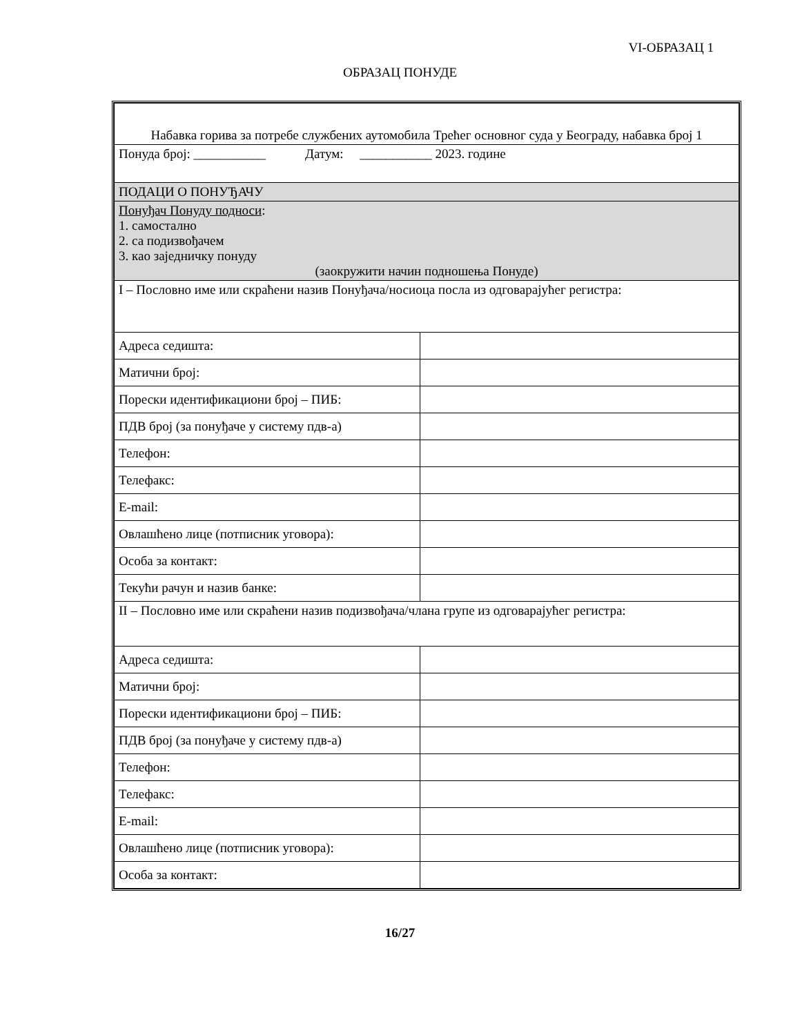VI-ОБРАЗАЦ 1
ОБРАЗАЦ ПОНУДЕ
| Набавка горива за потребе службених аутомобила Трећег основног суда у Београду, набавка број 1 | |
| Понуда број: ___________ Датум: ___________ 2023. године | |
| ПОДАЦИ О ПОНУЂАЧУ | |
| Понуђач Понуду подноси : 1. самостално 2. са подизвођачем 3. као заједничку понуду (заокружити начин подношења Понуде) | |
| I – Пословно име или скраћени назив Понуђача/носиоца посла из одговарајућег регистра: | |
| Адреса седишта: | |
| Матични број: | |
| Порески идентификациони број – ПИБ: | |
| ПДВ број (за понуђаче у систему пдв-а) | |
| Телефон: | |
| Телефакс: | |
| E-mail: | |
| Овлашћено лице (потписник уговора): | |
| Особа за контакт: | |
| Текући рачун и назив банке: | |
| II – Пословно име или скраћени назив подизвођача/члана групе из одговарајућег регистра: | |
| Адреса седишта: | |
| Матични број: | |
| Порески идентификациони број – ПИБ: | |
| ПДВ број (за понуђаче у систему пдв-а) | |
| Телефон: | |
| Телефакс: | |
| E-mail: | |
| Овлашћено лице (потписник уговора): | |
| Особа за контакт: | |
16/27